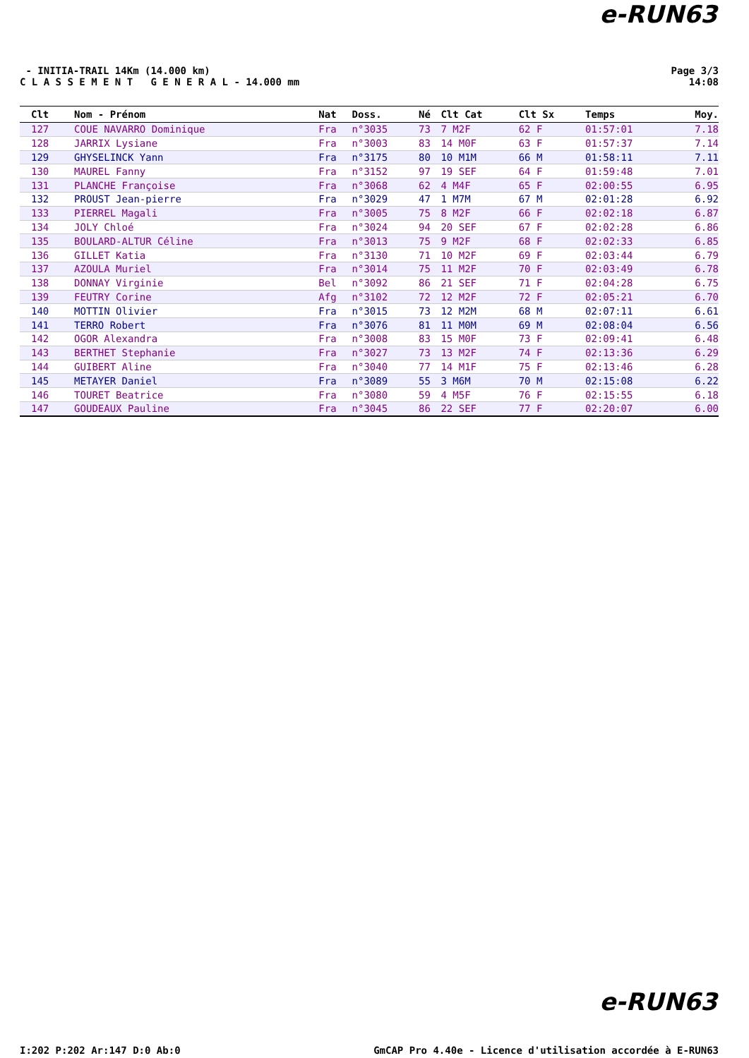e-RUN63
- INITIA-TRAIL 14Km (14.000 km)
C L A S S E M E N T G E N E R A L - 14.000 mm
Page 3/3
14:08
| Clt | Nom - Prénom | Nat | Doss. | Né | Clt Cat | Clt Sx | Temps | Moy. |
| --- | --- | --- | --- | --- | --- | --- | --- | --- |
| 127 | COUE NAVARRO Dominique | Fra | n°3035 | 73 | 7 M2F | 62 F | 01:57:01 | 7.18 |
| 128 | JARRIX Lysiane | Fra | n°3003 | 83 | 14 M0F | 63 F | 01:57:37 | 7.14 |
| 129 | GHYSELINCK Yann | Fra | n°3175 | 80 | 10 M1M | 66 M | 01:58:11 | 7.11 |
| 130 | MAUREL Fanny | Fra | n°3152 | 97 | 19 SEF | 64 F | 01:59:48 | 7.01 |
| 131 | PLANCHE Françoise | Fra | n°3068 | 62 | 4 M4F | 65 F | 02:00:55 | 6.95 |
| 132 | PROUST Jean-pierre | Fra | n°3029 | 47 | 1 M7M | 67 M | 02:01:28 | 6.92 |
| 133 | PIERREL Magali | Fra | n°3005 | 75 | 8 M2F | 66 F | 02:02:18 | 6.87 |
| 134 | JOLY Chloé | Fra | n°3024 | 94 | 20 SEF | 67 F | 02:02:28 | 6.86 |
| 135 | BOULARD-ALTUR Céline | Fra | n°3013 | 75 | 9 M2F | 68 F | 02:02:33 | 6.85 |
| 136 | GILLET Katia | Fra | n°3130 | 71 | 10 M2F | 69 F | 02:03:44 | 6.79 |
| 137 | AZOULA Muriel | Fra | n°3014 | 75 | 11 M2F | 70 F | 02:03:49 | 6.78 |
| 138 | DONNAY Virginie | Bel | n°3092 | 86 | 21 SEF | 71 F | 02:04:28 | 6.75 |
| 139 | FEUTRY Corine | Afg | n°3102 | 72 | 12 M2F | 72 F | 02:05:21 | 6.70 |
| 140 | MOTTIN Olivier | Fra | n°3015 | 73 | 12 M2M | 68 M | 02:07:11 | 6.61 |
| 141 | TERRO Robert | Fra | n°3076 | 81 | 11 M0M | 69 M | 02:08:04 | 6.56 |
| 142 | OGOR Alexandra | Fra | n°3008 | 83 | 15 M0F | 73 F | 02:09:41 | 6.48 |
| 143 | BERTHET Stephanie | Fra | n°3027 | 73 | 13 M2F | 74 F | 02:13:36 | 6.29 |
| 144 | GUIBERT Aline | Fra | n°3040 | 77 | 14 M1F | 75 F | 02:13:46 | 6.28 |
| 145 | METAYER Daniel | Fra | n°3089 | 55 | 3 M6M | 70 M | 02:15:08 | 6.22 |
| 146 | TOURET Beatrice | Fra | n°3080 | 59 | 4 M5F | 76 F | 02:15:55 | 6.18 |
| 147 | GOUDEAUX Pauline | Fra | n°3045 | 86 | 22 SEF | 77 F | 02:20:07 | 6.00 |
e-RUN63
I:202 P:202 Ar:147 D:0 Ab:0 GmCAP Pro 4.40e - Licence d'utilisation accordée à E-RUN63